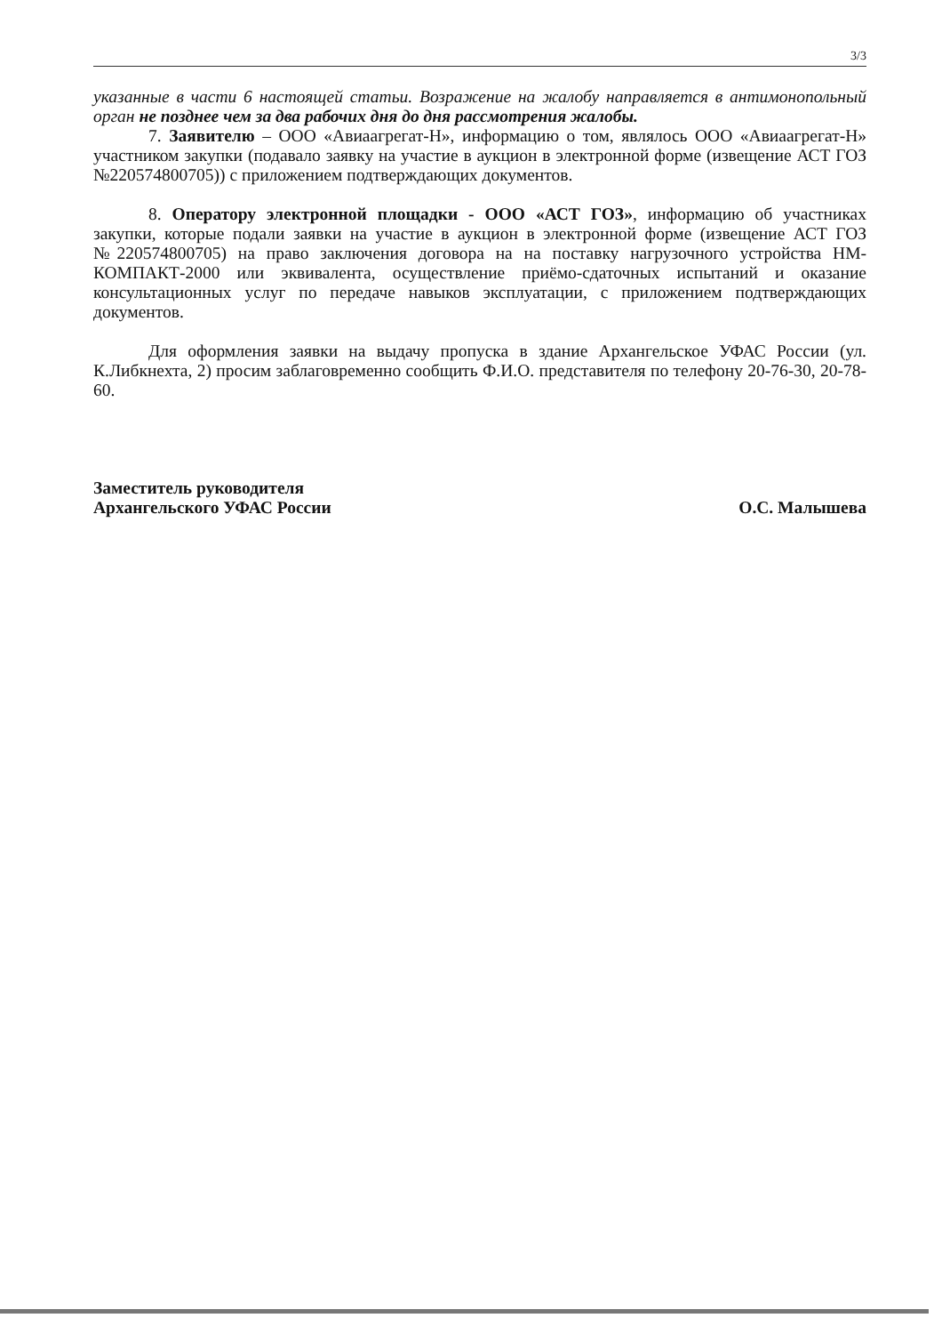3/3
указанные в части 6 настоящей статьи. Возражение на жалобу направляется в антимонопольный орган не позднее чем за два рабочих дня до дня рассмотрения жалобы.
7. Заявителю – ООО «Авиаагрегат-Н», информацию о том, являлось ООО «Авиаагрегат-Н» участником закупки (подавало заявку на участие в аукцион в электронной форме (извещение АСТ ГОЗ №220574800705)) с приложением подтверждающих документов.
8. Оператору электронной площадки - ООО «АСТ ГОЗ», информацию об участниках закупки, которые подали заявки на участие в аукцион в электронной форме (извещение АСТ ГОЗ №220574800705) на право заключения договора на на поставку нагрузочного устройства НМ-КОМПАКТ-2000 или эквивалента, осуществление приёмо-сдаточных испытаний и оказание консультационных услуг по передаче навыков эксплуатации, с приложением подтверждающих документов.
Для оформления заявки на выдачу пропуска в здание Архангельское УФАС России (ул. К.Либкнехта, 2) просим заблаговременно сообщить Ф.И.О. представителя по телефону 20-76-30, 20-78-60.
Заместитель руководителя
Архангельского УФАС России
О.С. Малышева